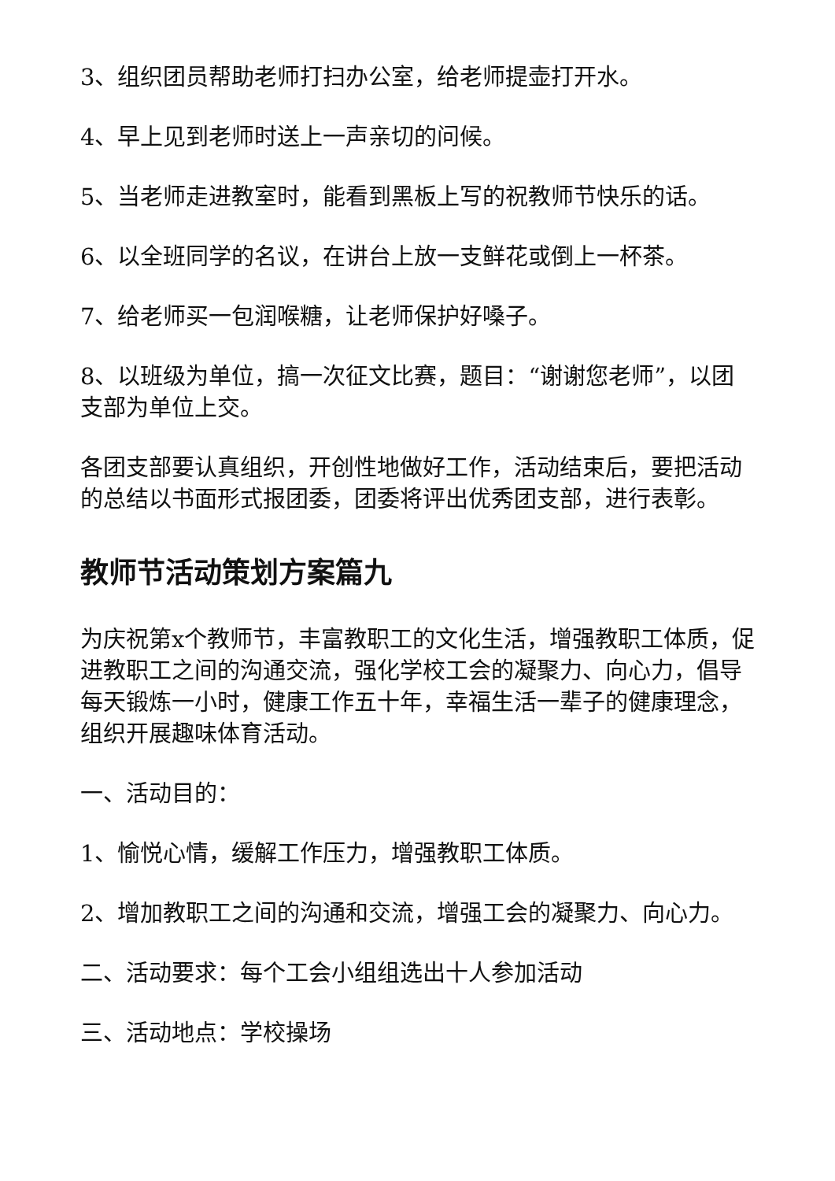3、组织团员帮助老师打扫办公室，给老师提壶打开水。
4、早上见到老师时送上一声亲切的问候。
5、当老师走进教室时，能看到黑板上写的祝教师节快乐的话。
6、以全班同学的名议，在讲台上放一支鲜花或倒上一杯茶。
7、给老师买一包润喉糖，让老师保护好嗓子。
8、以班级为单位，搞一次征文比赛，题目：“谢谢您老师”，以团支部为单位上交。
各团支部要认真组织，开创性地做好工作，活动结束后，要把活动的总结以书面形式报团委，团委将评出优秀团支部，进行表彰。
教师节活动策划方案篇九
为庆祝第x个教师节，丰富教职工的文化生活，增强教职工体质，促进教职工之间的沟通交流，强化学校工会的凝聚力、向心力，倡导每天锻炼一小时，健康工作五十年，幸福生活一辈子的健康理念，组织开展趣味体育活动。
一、活动目的：
1、愉悦心情，缓解工作压力，增强教职工体质。
2、增加教职工之间的沟通和交流，增强工会的凝聚力、向心力。
二、活动要求：每个工会小组组选出十人参加活动
三、活动地点：学校操场